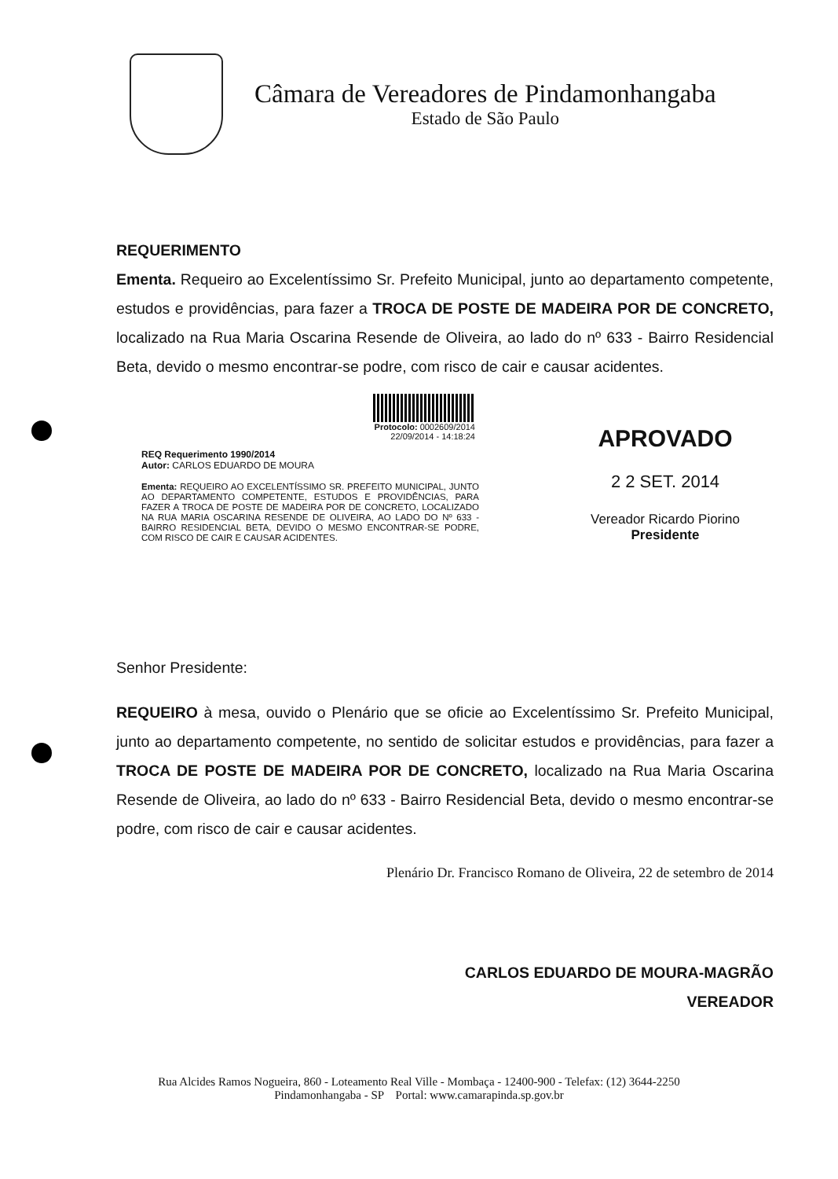Câmara de Vereadores de Pindamonhangaba
Estado de São Paulo
REQUERIMENTO
Ementa. Requeiro ao Excelentíssimo Sr. Prefeito Municipal, junto ao departamento competente, estudos e providências, para fazer a TROCA DE POSTE DE MADEIRA POR DE CONCRETO, localizado na Rua Maria Oscarina Resende de Oliveira, ao lado do nº 633 - Bairro Residencial Beta, devido o mesmo encontrar-se podre, com risco de cair e causar acidentes.
Protocolo: 0002609/2014
22/09/2014 - 14:18:24
REQ Requerimento 1990/2014
Autor: CARLOS EDUARDO DE MOURA
Ementa: REQUEIRO AO EXCELENTÍSSIMO SR. PREFEITO MUNICIPAL, JUNTO AO DEPARTAMENTO COMPETENTE, ESTUDOS E PROVIDÊNCIAS, PARA FAZER A TROCA DE POSTE DE MADEIRA POR DE CONCRETO, LOCALIZADO NA RUA MARIA OSCARINA RESENDE DE OLIVEIRA, AO LADO DO Nº 633 - BAIRRO RESIDENCIAL BETA, DEVIDO O MESMO ENCONTRAR-SE PODRE, COM RISCO DE CAIR E CAUSAR ACIDENTES.
APROVADO
2 2 SET. 2014
Vereador Ricardo Piorino
Presidente
Senhor Presidente:
REQUEIRO à mesa, ouvido o Plenário que se oficie ao Excelentíssimo Sr. Prefeito Municipal, junto ao departamento competente, no sentido de solicitar estudos e providências, para fazer a TROCA DE POSTE DE MADEIRA POR DE CONCRETO, localizado na Rua Maria Oscarina Resende de Oliveira, ao lado do nº 633 - Bairro Residencial Beta, devido o mesmo encontrar-se podre, com risco de cair e causar acidentes.
Plenário Dr. Francisco Romano de Oliveira, 22 de setembro de 2014
CARLOS EDUARDO DE MOURA-MAGRÃO
VEREADOR
Rua Alcides Ramos Nogueira, 860 - Loteamento Real Ville - Mombaça - 12400-900 - Telefax: (12) 3644-2250
Pindamonhangaba - SP Portal: www.camarapinda.sp.gov.br